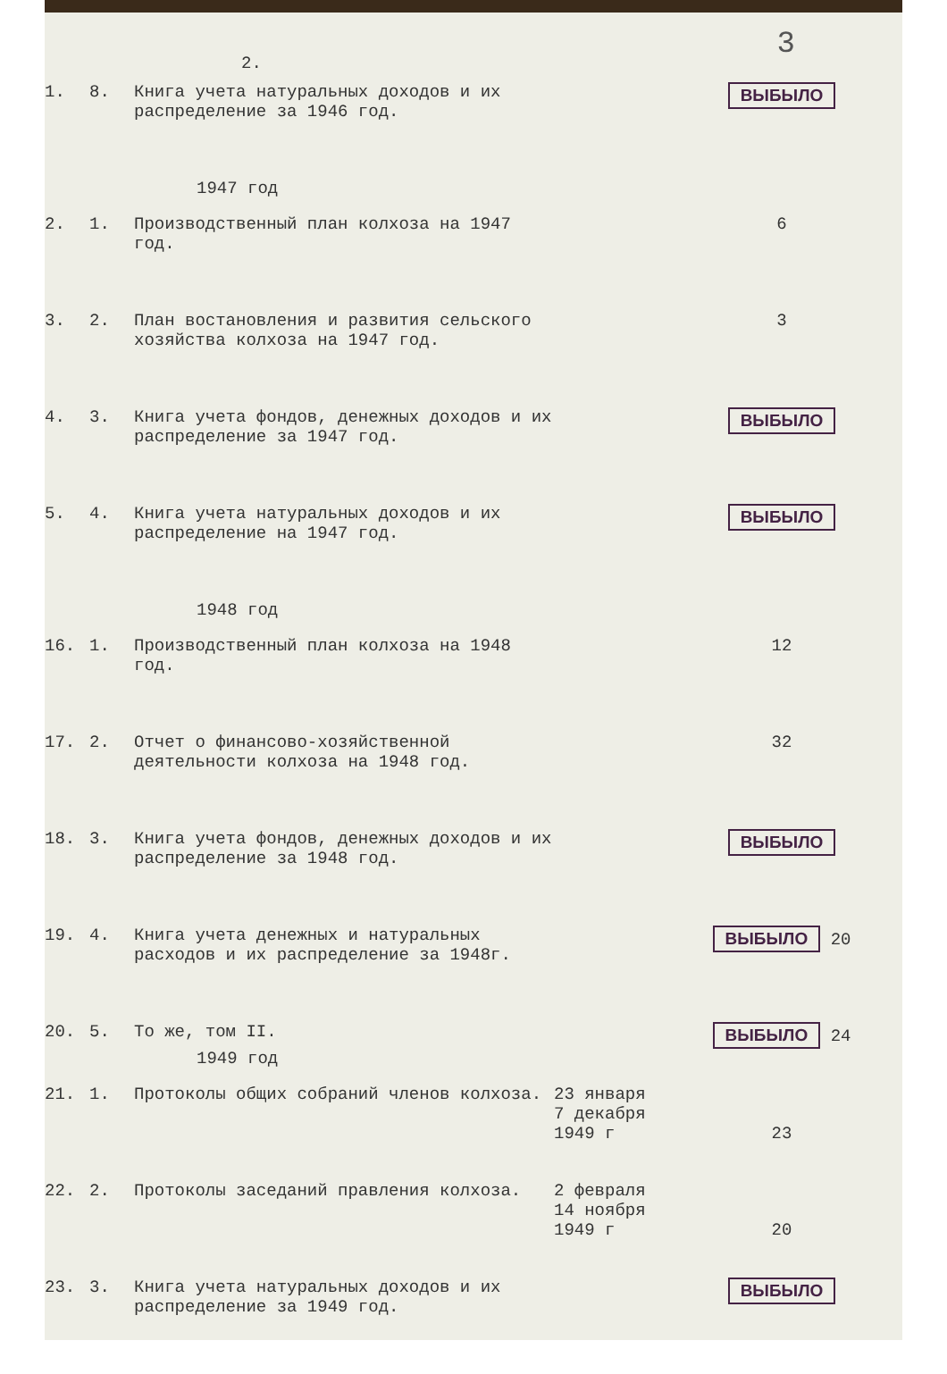3
2.
| 1. | 8. | Книга учета натуральных доходов и их распределение за 1946 год. | | ВЫБЫЛО |
| 1947 год | | | | |
| 2. | 1. | Производственный план колхоза на 1947 год. | | 6 |
| 3. | 2. | План востановления и развития сельского хозяйства колхоза на 1947 год. | | 3 |
| 4. | 3. | Книга учета фондов, денежных доходов и их распределение за 1947 год. | | ВЫБЫЛО |
| 5. | 4. | Книга учета натуральных доходов и их распределение на 1947 год. | | ВЫБЫЛО |
| 1948 год | | | | |
| 16. | 1. | Производственный план колхоза на 1948 год. | | 12 |
| 17. | 2. | Отчет о финансово-хозяйственной деятельности колхоза на 1948 год. | | 32 |
| 18. | 3. | Книга учета фондов, денежных доходов и их распределение за 1948 год. | | ВЫБЫЛО |
| 19. | 4. | Книга учета денежных и натуральных расходов и их распределение за 1948г. | | ВЫБЫЛО 20 |
| 20. | 5. | То же, том II. | | ВЫБЫЛО 24 |
| 1949 год | | | | |
| 21. | 1. | Протоколы общих собраний членов колхоза. | 23 января 7 декабря 1949 г | 23 |
| 22. | 2. | Протоколы заседаний правления колхоза. | 2 февраля 14 ноября 1949 г | 20 |
| 23. | 3. | Книга учета натуральных доходов и их распределение за 1949 год. | | ВЫБЫЛО |